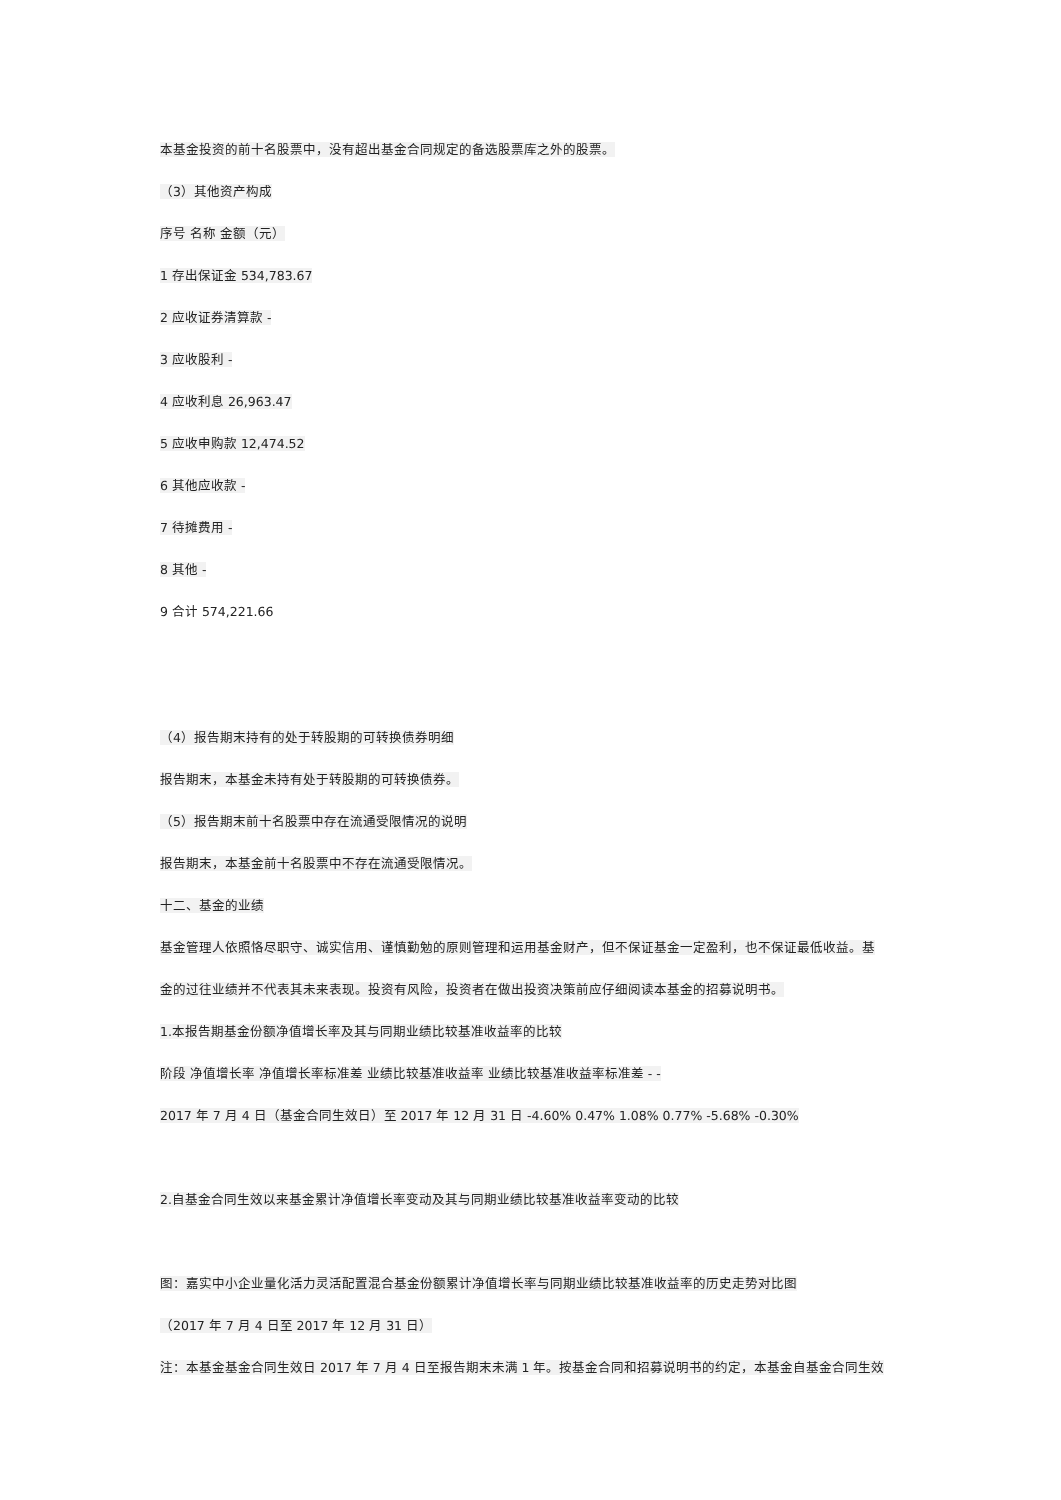本基金投资的前十名股票中，没有超出基金合同规定的备选股票库之外的股票。
（3）其他资产构成
序号 名称 金额（元）
1 存出保证金 534,783.67
2 应收证券清算款 -
3 应收股利 -
4 应收利息 26,963.47
5 应收申购款 12,474.52
6 其他应收款 -
7 待摊费用 -
8 其他 -
9 合计 574,221.66
（4）报告期末持有的处于转股期的可转换债券明细
报告期末，本基金未持有处于转股期的可转换债券。
（5）报告期末前十名股票中存在流通受限情况的说明
报告期末，本基金前十名股票中不存在流通受限情况。
十二、基金的业绩
基金管理人依照恪尽职守、诚实信用、谨慎勤勉的原则管理和运用基金财产，但不保证基金一定盈利，也不保证最低收益。基
金的过往业绩并不代表其未来表现。投资有风险，投资者在做出投资决策前应仔细阅读本基金的招募说明书。
1.本报告期基金份额净值增长率及其与同期业绩比较基准收益率的比较
阶段 净值增长率 净值增长率标准差 业绩比较基准收益率 业绩比较基准收益率标准差 - -
2017 年 7 月 4 日（基金合同生效日）至 2017 年 12 月 31 日 -4.60% 0.47% 1.08% 0.77% -5.68% -0.30%
2.自基金合同生效以来基金累计净值增长率变动及其与同期业绩比较基准收益率变动的比较
图：嘉实中小企业量化活力灵活配置混合基金份额累计净值增长率与同期业绩比较基准收益率的历史走势对比图
（2017 年 7 月 4 日至 2017 年 12 月 31 日）
注：本基金基金合同生效日 2017 年 7 月 4 日至报告期末未满 1 年。按基金合同和招募说明书的约定，本基金自基金合同生效